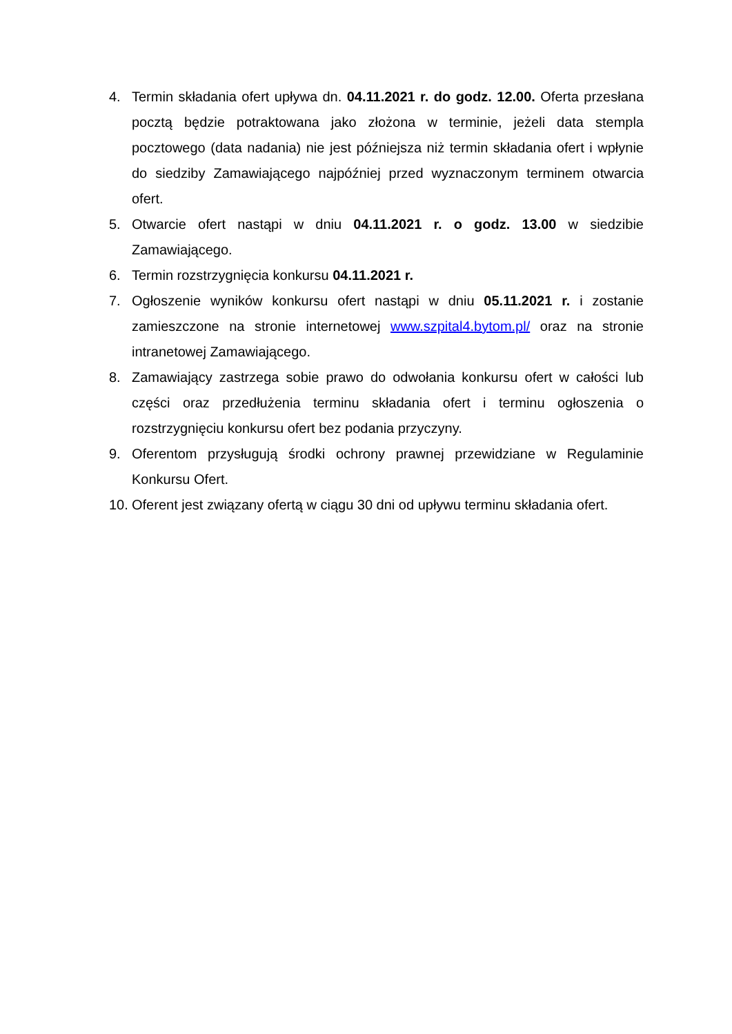4. Termin składania ofert upływa dn. 04.11.2021 r. do godz. 12.00. Oferta przesłana pocztą będzie potraktowana jako złożona w terminie, jeżeli data stempla pocztowego (data nadania) nie jest późniejsza niż termin składania ofert i wpłynie do siedziby Zamawiającego najpóźniej przed wyznaczonym terminem otwarcia ofert.
5. Otwarcie ofert nastąpi w dniu 04.11.2021 r. o godz. 13.00 w siedzibie Zamawiającego.
6. Termin rozstrzygnięcia konkursu 04.11.2021 r.
7. Ogłoszenie wyników konkursu ofert nastąpi w dniu 05.11.2021 r. i zostanie zamieszczone na stronie internetowej www.szpital4.bytom.pl/ oraz na stronie intranetowej Zamawiającego.
8. Zamawiający zastrzega sobie prawo do odwołania konkursu ofert w całości lub części oraz przedłużenia terminu składania ofert i terminu ogłoszenia o rozstrzygnięciu konkursu ofert bez podania przyczyny.
9. Oferentom przysługują środki ochrony prawnej przewidziane w Regulaminie Konkursu Ofert.
10.
Oferent jest związany ofertą w ciągu 30 dni od upływu terminu składania ofert.